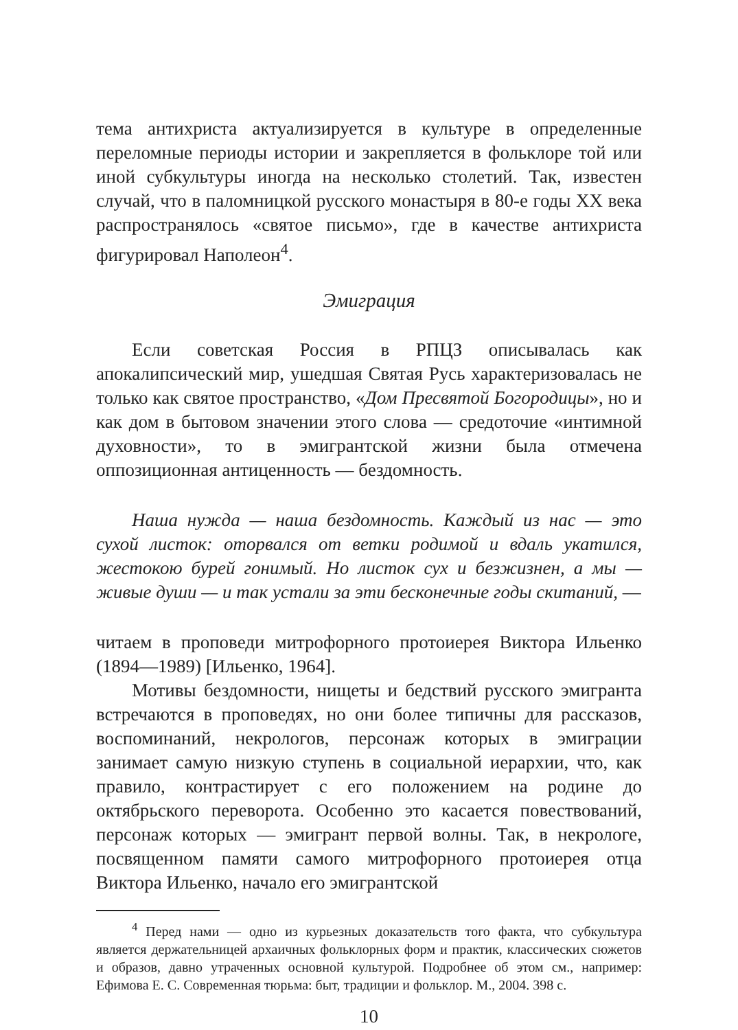тема антихриста актуализируется в культуре в определенные переломные периоды истории и закрепляется в фольклоре той или иной субкультуры иногда на несколько столетий. Так, известен случай, что в паломницкой русского монастыря в 80-е годы XX века распространялось «святое письмо», где в качестве антихриста фигурировал Наполеон<sup>4</sup>.
Эмиграция
Если советская Россия в РПЦЗ описывалась как апокалипсический мир, ушедшая Святая Русь характеризовалась не только как святое пространство, «Дом Пресвятой Богородицы», но и как дом в бытовом значении этого слова — средоточие «интимной духовности», то в эмигрантской жизни была отмечена оппозиционная антиценность — бездомность.
Наша нужда — наша бездомность. Каждый из нас — это сухой листок: оторвался от ветки родимой и вдаль укатился, жестокою бурей гонимый. Но листок сух и безжизнен, а мы — живые души — и так устали за эти бесконечные годы скитаний, —
читаем в проповеди митрофорного протоиерея Виктора Ильенко (1894—1989) [Ильенко, 1964].
Мотивы бездомности, нищеты и бедствий русского эмигранта встречаются в проповедях, но они более типичны для рассказов, воспоминаний, некрологов, персонаж которых в эмиграции занимает самую низкую ступень в социальной иерархии, что, как правило, контрастирует с его положением на родине до октябрьского переворота. Особенно это касается повествований, персонаж которых — эмигрант первой волны. Так, в некрологе, посвященном памяти самого митрофорного протоиерея отца Виктора Ильенко, начало его эмигрантской
<sup>4</sup> Перед нами — одно из курьезных доказательств того факта, что субкультура является держательницей архаичных фольклорных форм и практик, классических сюжетов и образов, давно утраченных основной культурой. Подробнее об этом см., например: Ефимова Е. С. Современная тюрьма: быт, традиции и фольклор. М., 2004. 398 с.
10